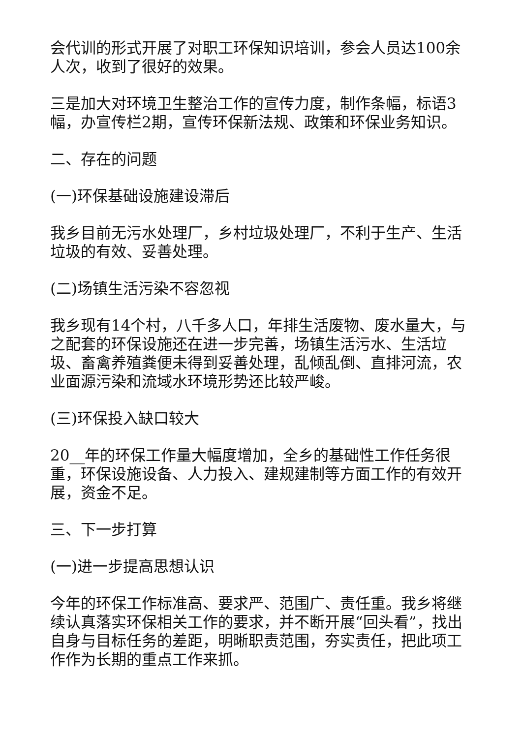会代训的形式开展了对职工环保知识培训，参会人员达100余人次，收到了很好的效果。
三是加大对环境卫生整治工作的宣传力度，制作条幅，标语3幅，办宣传栏2期，宣传环保新法规、政策和环保业务知识。
二、存在的问题
(一)环保基础设施建设滞后
我乡目前无污水处理厂，乡村垃圾处理厂，不利于生产、生活垃圾的有效、妥善处理。
(二)场镇生活污染不容忽视
我乡现有14个村，八千多人口，年排生活废物、废水量大，与之配套的环保设施还在进一步完善，场镇生活污水、生活垃圾、畜禽养殖粪便未得到妥善处理，乱倾乱倒、直排河流，农业面源污染和流域水环境形势还比较严峻。
(三)环保投入缺口较大
20__年的环保工作量大幅度增加，全乡的基础性工作任务很重，环保设施设备、人力投入、建规建制等方面工作的有效开展，资金不足。
三、下一步打算
(一)进一步提高思想认识
今年的环保工作标准高、要求严、范围广、责任重。我乡将继续认真落实环保相关工作的要求，并不断开展“回头看”，找出自身与目标任务的差距，明晰职责范围，夯实责任，把此项工作作为长期的重点工作来抓。